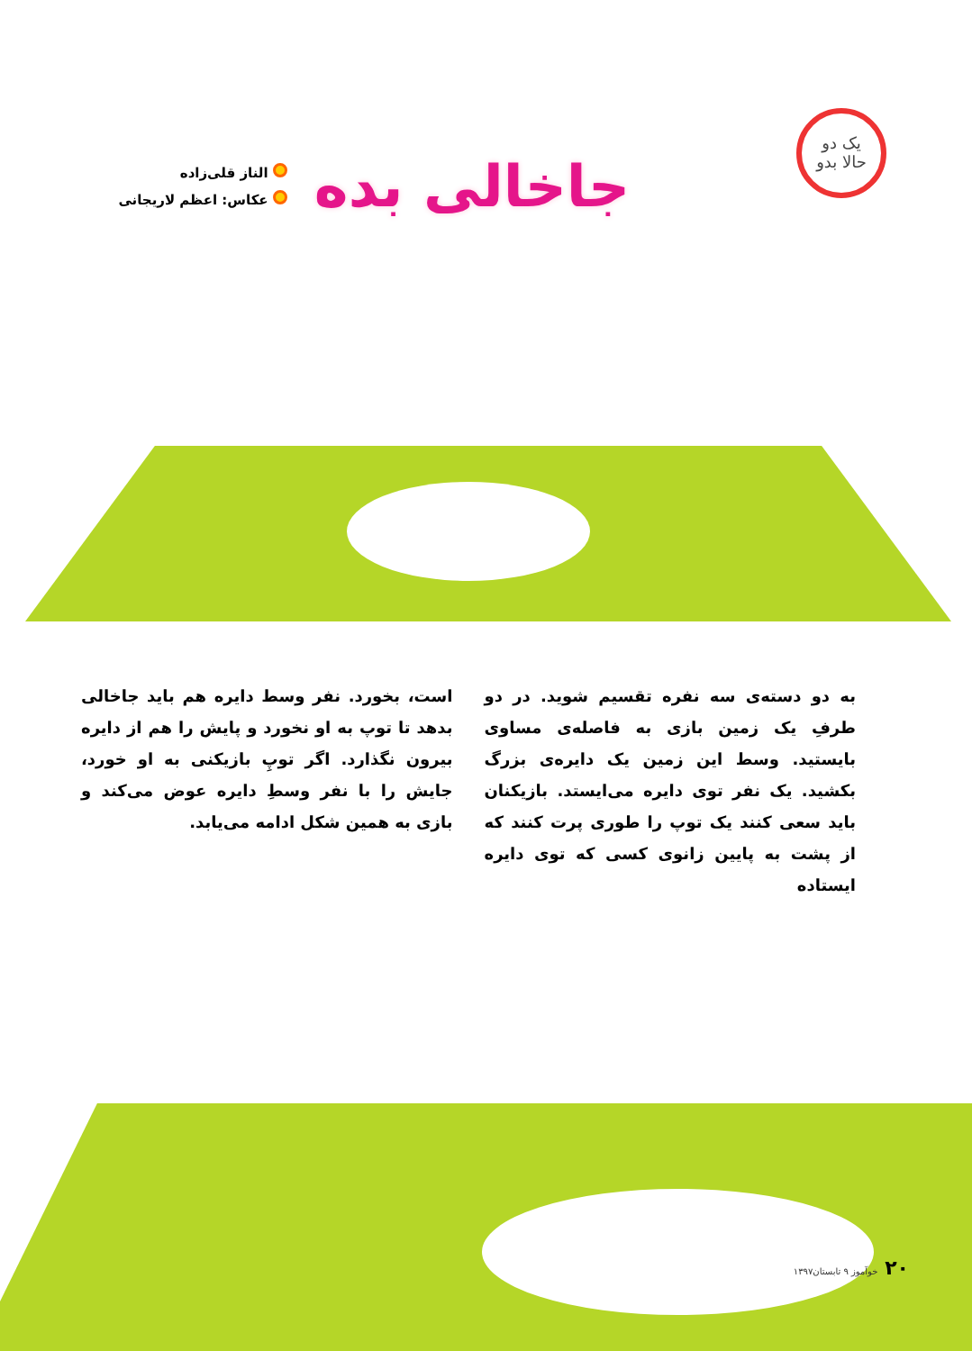یک دو
حالا بدو
جاخالی بده
الناز قلی‌زاده
عکاس: اعظم لاریجانی
به دو دسته‌ی سه نفره تقسیم شوید. در دو طرفِ یک زمین بازی به فاصله‌ی مساوی بایستید. وسط این زمین یک دایره‌ی بزرگ بکشید. یک نفر توی دایره می‌ایستد. بازیکنان باید سعی کنند یک توپ را طوری پرت کنند که از پشت به پایین زانوی کسی که توی دایره ایستاده
است، بخورد. نفر وسط دایره هم باید جاخالی بدهد تا توپ به او نخورد و پایش را هم از دایره بیرون نگذارد. اگر توپِ بازیکنی به او خورد، جایش را با نفر وسطِ دایره عوض می‌کند و بازی به همین شکل ادامه می‌یابد.
۲۰ خوآموز ۹ تابستان۱۳۹۷